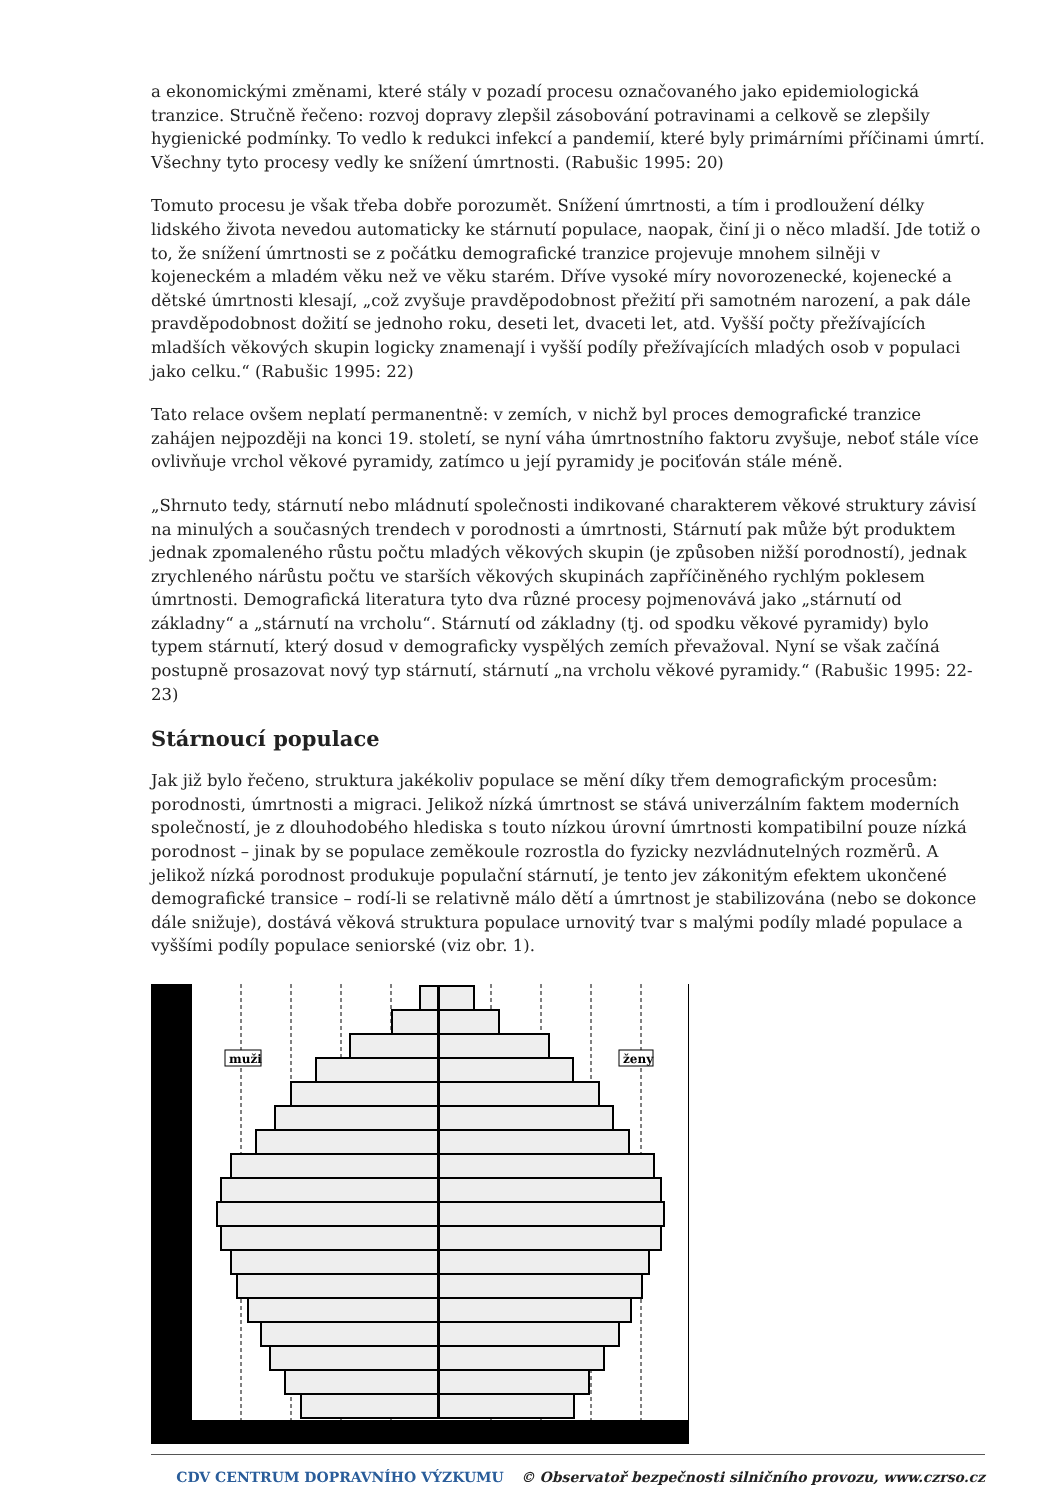a ekonomickými změnami, které stály v pozadí procesu označovaného jako epidemiologická tranzice. Stručně řečeno: rozvoj dopravy zlepšil zásobování potravinami a celkově se zlepšily hygienické podmínky. To vedlo k redukci infekcí a pandemií, které byly primárními příčinami úmrtí. Všechny tyto procesy vedly ke snížení úmrtnosti. (Rabušic 1995: 20)
Tomuto procesu je však třeba dobře porozumět. Snížení úmrtnosti, a tím i prodloužení délky lidského života nevedou automaticky ke stárnutí populace, naopak, činí ji o něco mladší. Jde totiž o to, že snížení úmrtnosti se z počátku demografické tranzice projevuje mnohem silněji v kojeneckém a mladém věku než ve věku starém. Dříve vysoké míry novorozenecké, kojenecké a dětské úmrtnosti klesají, „což zvyšuje pravděpodobnost přežití při samotném narození, a pak dále pravděpodobnost dožití se jednoho roku, deseti let, dvaceti let, atd. Vyšší počty přežívajících mladších věkových skupin logicky znamenají i vyšší podíly přežívajících mladých osob v populaci jako celku.“ (Rabušic 1995: 22)
Tato relace ovšem neplatí permanentně: v zemích, v nichž byl proces demografické tranzice zahájen nejpozději na konci 19. století, se nyní váha úmrtnostního faktoru zvyšuje, neboť stále více ovlivňuje vrchol věkové pyramidy, zatímco u její pyramidy je pociťován stále méně.
„Shrnuto tedy, stárnutí nebo mládnutí společnosti indikované charakterem věkové struktury závisí na minulých a současných trendech v porodnosti a úmrtnosti, Stárnutí pak může být produktem jednak zpomaleného růstu počtu mladých věkových skupin (je způsoben nižší porodností), jednak zrychleného nárůstu počtu ve starších věkových skupinách zapříčiněného rychlým poklesem úmrtnosti. Demografická literatura tyto dva různé procesy pojmenovává jako „stárnutí od základny“ a „stárnutí na vrcholu“. Stárnutí od základny (tj. od spodku věkové pyramidy) bylo typem stárnutí, který dosud v demograficky vyspělých zemích převažoval. Nyní se však začíná postupně prosazovat nový typ stárnutí, stárnutí „na vrcholu věkové pyramidy.“ (Rabušic 1995: 22-23)
Stárnoucí populace
Jak již bylo řečeno, struktura jakékoliv populace se mění díky třem demografickým procesům: porodnosti, úmrtnosti a migraci. Jelikož nízká úmrtnost se stává univerzálním faktem moderních společností, je z dlouhodobého hlediska s touto nízkou úrovní úmrtnosti kompatibilní pouze nízká porodnost – jinak by se populace zeměkoule rozrostla do fyzicky nezvládnutelných rozměrů. A jelikož nízká porodnost produkuje populační stárnutí, je tento jev zákonitým efektem ukončené demografické transice – rodí-li se relativně málo dětí a úmrtnost je stabilizována (nebo se dokonce dále snižuje), dostává věková struktura populace urnovitý tvar s malými podíly mladé populace a vyššími podíly populace seniorské (viz obr. 1).
muži
ženy
CDV CENTRUM DOPRAVNÍHO VÝZKUMU © Observatoř bezpečnosti silničního provozu, www.czrso.cz